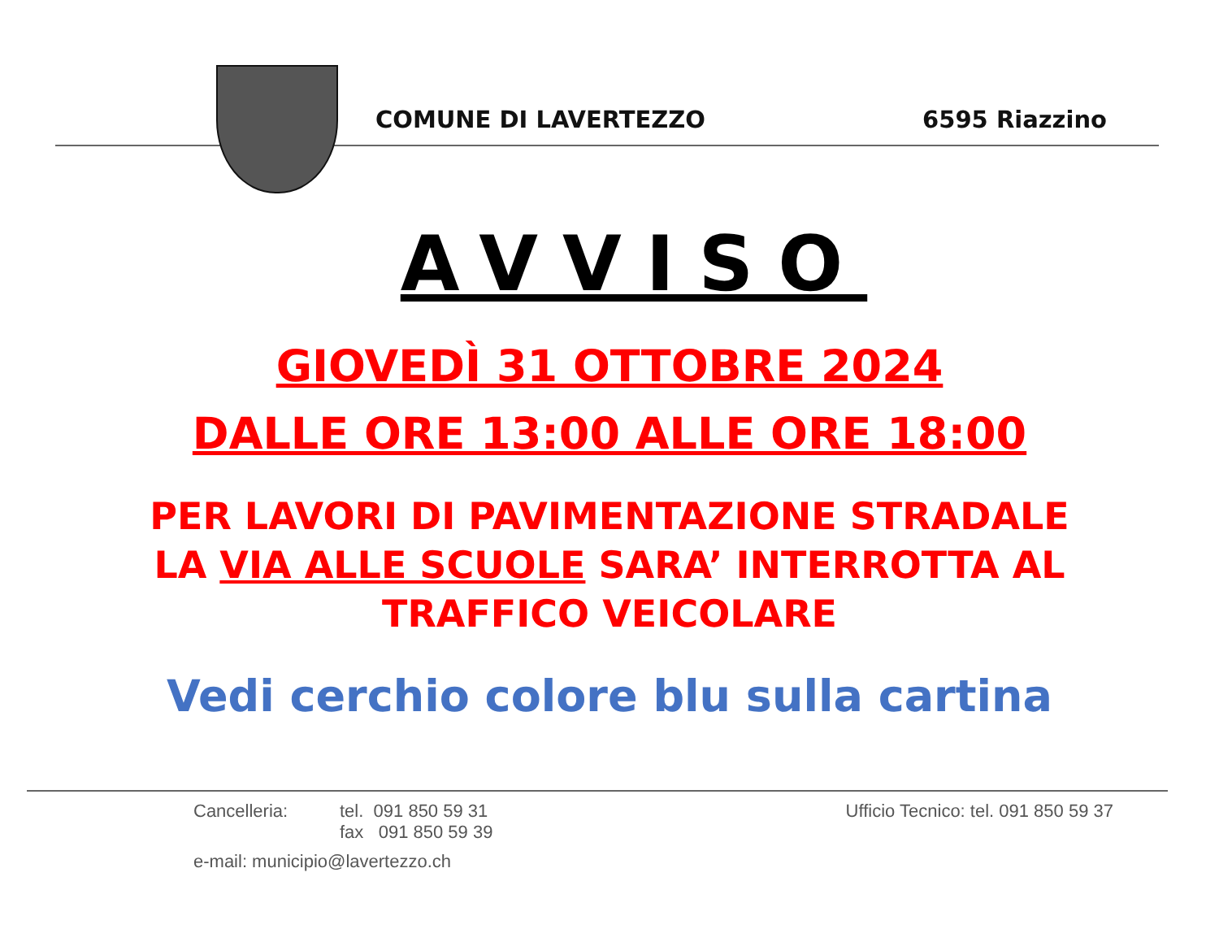COMUNE DI LAVERTEZZO 6595 Riazzino
AVVISO
GIOVEDÌ 31 OTTOBRE 2024
DALLE ORE 13:00 ALLE ORE 18:00
PER LAVORI DI PAVIMENTAZIONE STRADALE
LA VIA ALLE SCUOLE SARA’ INTERROTTA AL
TRAFFICO VEICOLARE
Vedi cerchio colore blu sulla cartina
Cancelleria: tel. 091 850 59 31
fax 091 850 59 39
e-mail: municipio@lavertezzo.ch
Ufficio Tecnico: tel. 091 850 59 37